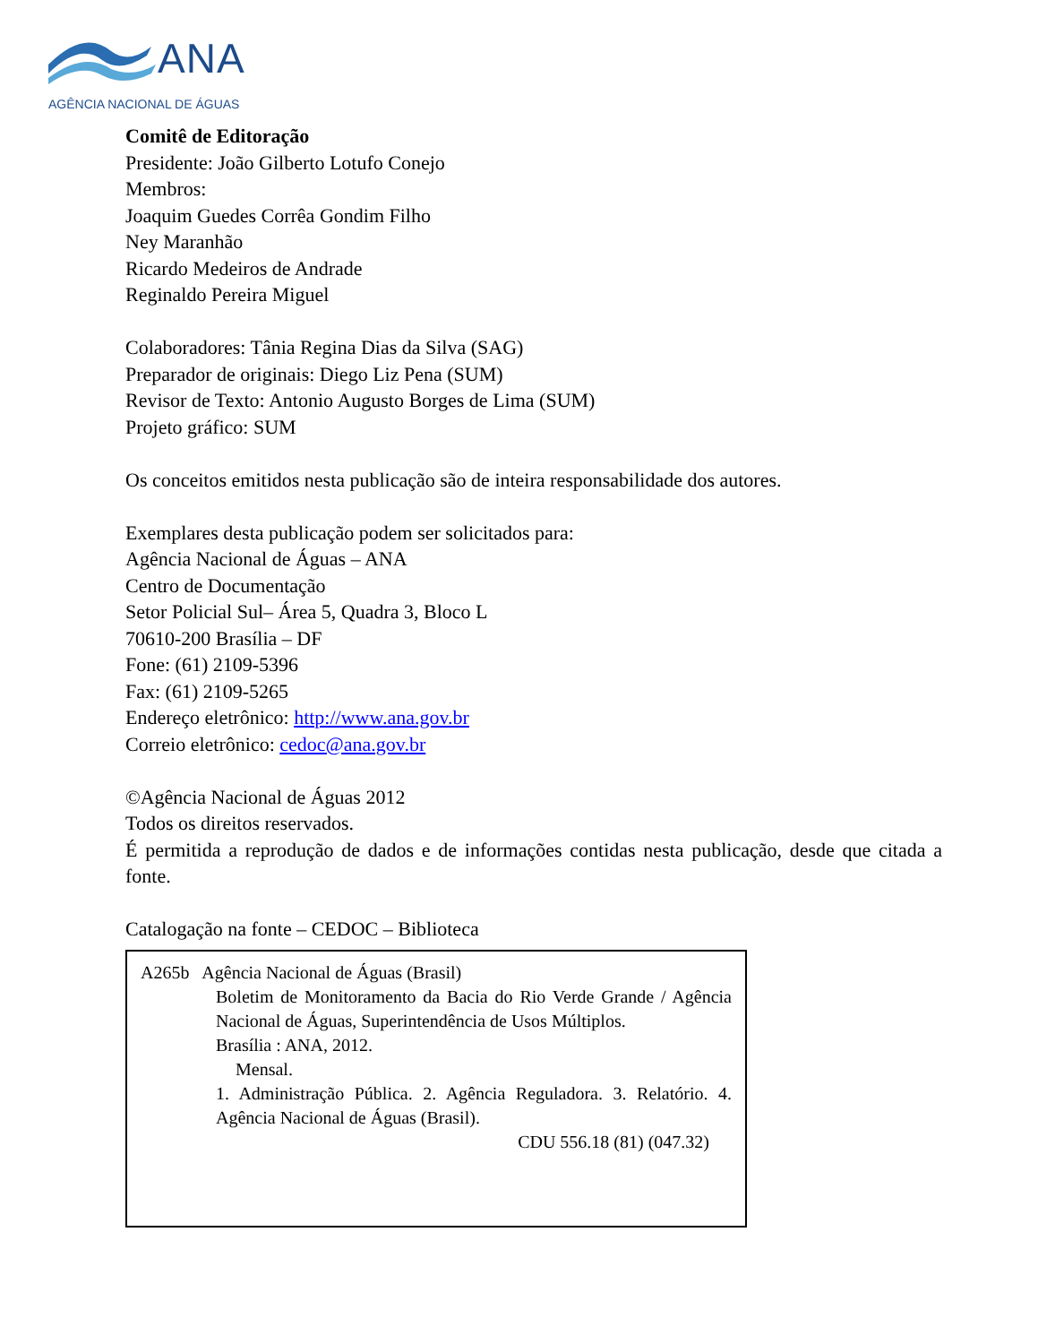ANA
AGÊNCIA NACIONAL DE ÁGUAS
Comitê de Editoração
Presidente: João Gilberto Lotufo Conejo
Membros:
Joaquim Guedes Corrêa Gondim Filho
Ney Maranhão
Ricardo Medeiros de Andrade
Reginaldo Pereira Miguel
Colaboradores: Tânia Regina Dias da Silva (SAG)
Preparador de originais: Diego Liz Pena (SUM)
Revisor de Texto: Antonio Augusto Borges de Lima (SUM)
Projeto gráfico: SUM
Os conceitos emitidos nesta publicação são de inteira responsabilidade dos autores.
Exemplares desta publicação podem ser solicitados para:
Agência Nacional de Águas – ANA
Centro de Documentação
Setor Policial Sul– Área 5, Quadra 3, Bloco L
70610-200 Brasília – DF
Fone: (61) 2109-5396
Fax: (61) 2109-5265
Endereço eletrônico: http://www.ana.gov.br
Correio eletrônico: cedoc@ana.gov.br
©Agência Nacional de Águas 2012
Todos os direitos reservados.
É permitida a reprodução de dados e de informações contidas nesta publicação, desde que citada a fonte.
Catalogação na fonte – CEDOC – Biblioteca
A265b Agência Nacional de Águas (Brasil)
Boletim de Monitoramento da Bacia do Rio Verde Grande / Agência Nacional de Águas, Superintendência de Usos Múltiplos.
Brasília : ANA, 2012.
Mensal.
1. Administração Pública. 2. Agência Reguladora. 3. Relatório. 4. Agência Nacional de Águas (Brasil).
CDU 556.18 (81) (047.32)